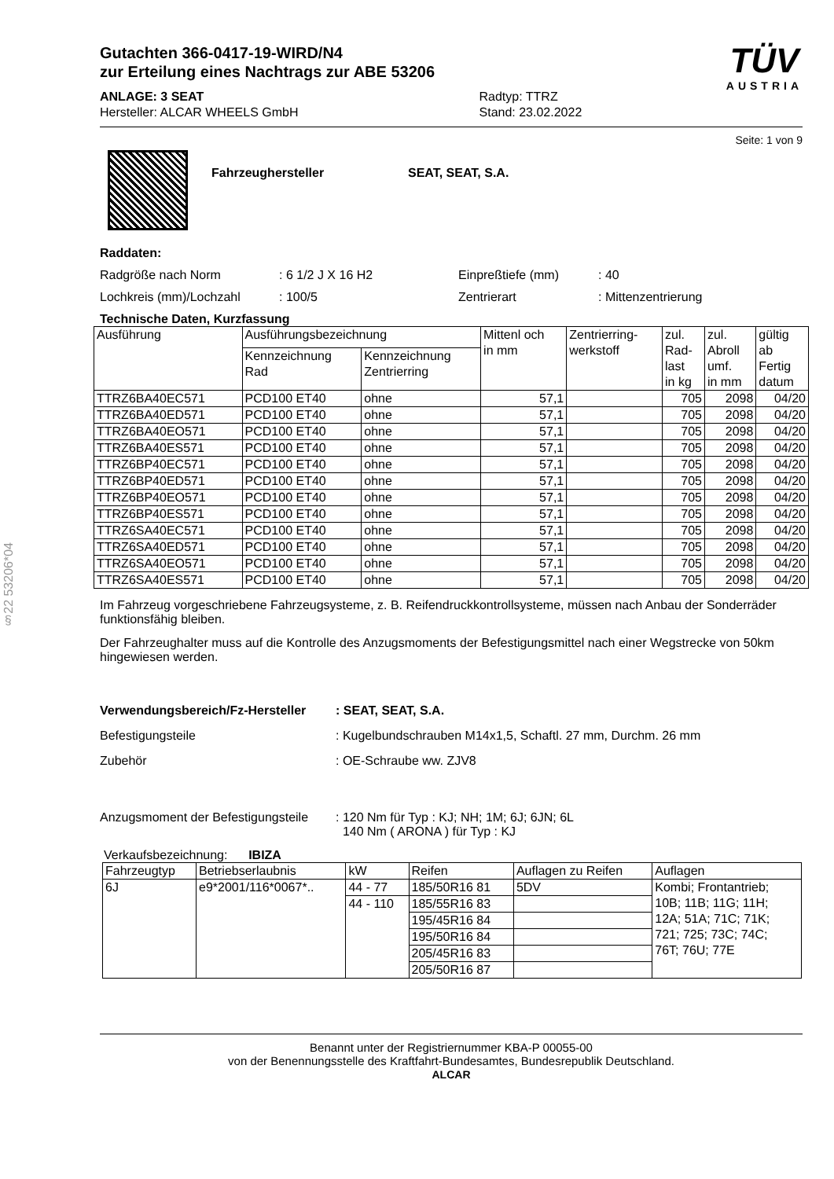§22 53206*04
Gutachten 366-0417-19-WIRD/N4
zur Erteilung eines Nachtrags zur ABE 53206
ANLAGE: 3 SEAT
Hersteller: ALCAR WHEELS GmbH
Radtyp: TTRZ
Stand: 23.02.2022
TÜV
AUSTRIA
Seite: 1 von 9
Fahrzeughersteller SEAT, SEAT, S.A.
Raddaten:
Radgröße nach Norm
: 6 1/2 J X 16 H2
Einpreßtiefe (mm)
: 40
Lochkreis (mm)/Lochzahl
: 100/5
Zentrierart
: Mittenzentrierung
Technische Daten, Kurzfassung
| Ausführung | Ausführungsbezeichnung | | Mittenl och in mm | Zentrierring- werkstoff | zul. Rad- last in kg | zul. Abroll umf. in mm | gültig ab Fertig datum |
| --- | --- | --- | --- | --- | --- | --- | --- |
| | Kennzeichnung Rad | Kennzeichnung Zentrierring | | | | | |
| TTRZ6BA40EC571 | PCD100 ET40 | ohne | 57,1 | | 705 | 2098 | 04/20 |
| TTRZ6BA40ED571 | PCD100 ET40 | ohne | 57,1 | | 705 | 2098 | 04/20 |
| TTRZ6BA40EO571 | PCD100 ET40 | ohne | 57,1 | | 705 | 2098 | 04/20 |
| TTRZ6BA40ES571 | PCD100 ET40 | ohne | 57,1 | | 705 | 2098 | 04/20 |
| TTRZ6BP40EC571 | PCD100 ET40 | ohne | 57,1 | | 705 | 2098 | 04/20 |
| TTRZ6BP40ED571 | PCD100 ET40 | ohne | 57,1 | | 705 | 2098 | 04/20 |
| TTRZ6BP40EO571 | PCD100 ET40 | ohne | 57,1 | | 705 | 2098 | 04/20 |
| TTRZ6BP40ES571 | PCD100 ET40 | ohne | 57,1 | | 705 | 2098 | 04/20 |
| TTRZ6SA40EC571 | PCD100 ET40 | ohne | 57,1 | | 705 | 2098 | 04/20 |
| TTRZ6SA40ED571 | PCD100 ET40 | ohne | 57,1 | | 705 | 2098 | 04/20 |
| TTRZ6SA40EO571 | PCD100 ET40 | ohne | 57,1 | | 705 | 2098 | 04/20 |
| TTRZ6SA40ES571 | PCD100 ET40 | ohne | 57,1 | | 705 | 2098 | 04/20 |
Im Fahrzeug vorgeschriebene Fahrzeugsysteme, z. B. Reifendruckkontrollsysteme, müssen nach Anbau der Sonderräder funktionsfähig bleiben.
Der Fahrzeughalter muss auf die Kontrolle des Anzugsmoments der Befestigungsmittel nach einer Wegstrecke von 50km hingewiesen werden.
Verwendungsbereich/Fz-Hersteller: SEAT, SEAT, S.A.
Befestigungsteile
: Kugelbundschrauben M14x1,5, Schaftl. 27 mm, Durchm. 26 mm
Zubehör
: OE-Schraube ww. ZJV8
Anzugsmoment der Befestigungsteile
: 120 Nm für Typ : KJ; NH; 1M; 6J; 6JN; 6L
140 Nm ( ARONA ) für Typ : KJ
Verkaufsbezeichnung: IBIZA
| Fahrzeugtyp | Betriebserlaubnis | kW | Reifen | Auflagen zu Reifen | Auflagen |
| --- | --- | --- | --- | --- | --- |
| 6J | e9*2001/116*0067*.. | 44 - 77 | 185/50R16 81 | 5DV | Kombi; Frontantrieb; 10B; 11B; 11G; 11H; 12A; 51A; 71C; 71K; 721; 725; 73C; 74C; 76T; 76U; 77E |
| | | 44 - 110 | 185/55R16 83 | | |
| | | | 195/45R16 84 | | |
| | | | 195/50R16 84 | | |
| | | | 205/45R16 83 | | |
| | | | 205/50R16 87 | | |
Benannt unter der Registriernummer KBA-P 00055-00
von der Benennungsstelle des Kraftfahrt-Bundesamtes, Bundesrepublik Deutschland.
ALCAR